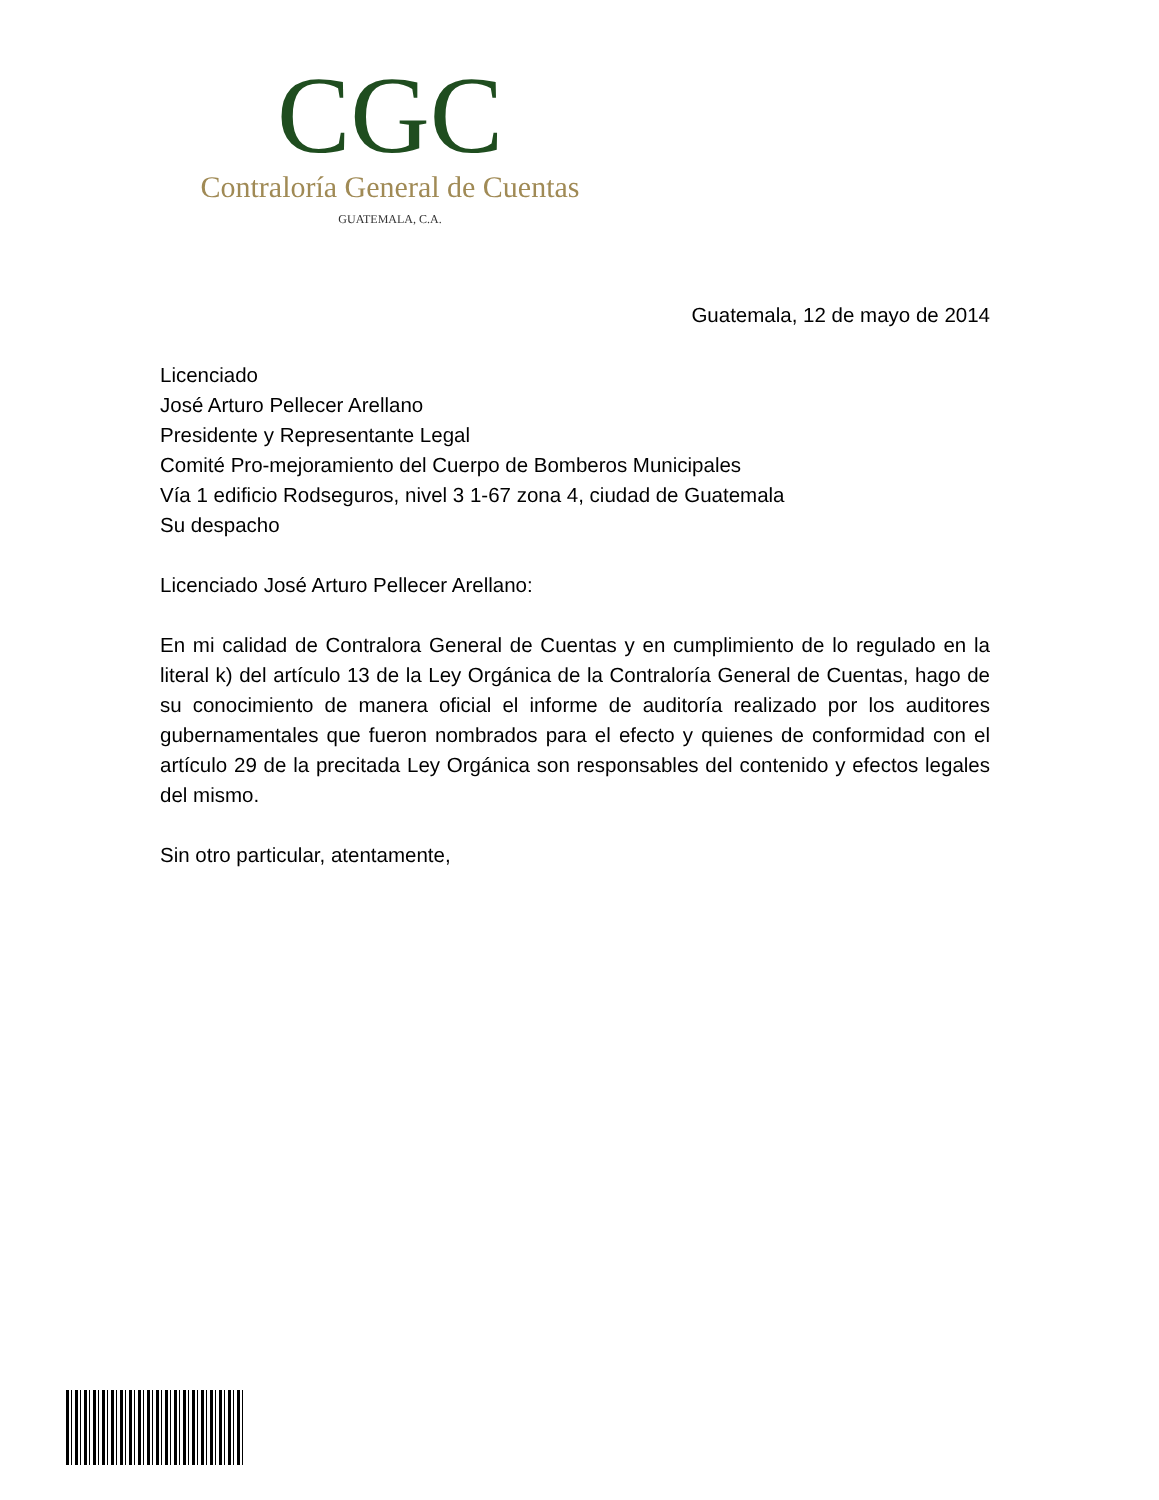CGC
Contraloría General de Cuentas
GUATEMALA, C.A.
Guatemala, 12 de mayo de 2014
Licenciado
José Arturo Pellecer Arellano
Presidente y Representante Legal
Comité Pro-mejoramiento del Cuerpo de Bomberos Municipales
Vía 1 edificio Rodseguros, nivel 3 1-67 zona 4, ciudad de Guatemala
Su despacho
Licenciado José Arturo Pellecer Arellano:
En mi calidad de Contralora General de Cuentas y en cumplimiento de lo regulado en la literal k) del artículo 13 de la Ley Orgánica de la Contraloría General de Cuentas, hago de su conocimiento de manera oficial el informe de auditoría realizado por los auditores gubernamentales que fueron nombrados para el efecto y quienes de conformidad con el artículo 29 de la precitada Ley Orgánica son responsables del contenido y efectos legales del mismo.
Sin otro particular, atentamente,